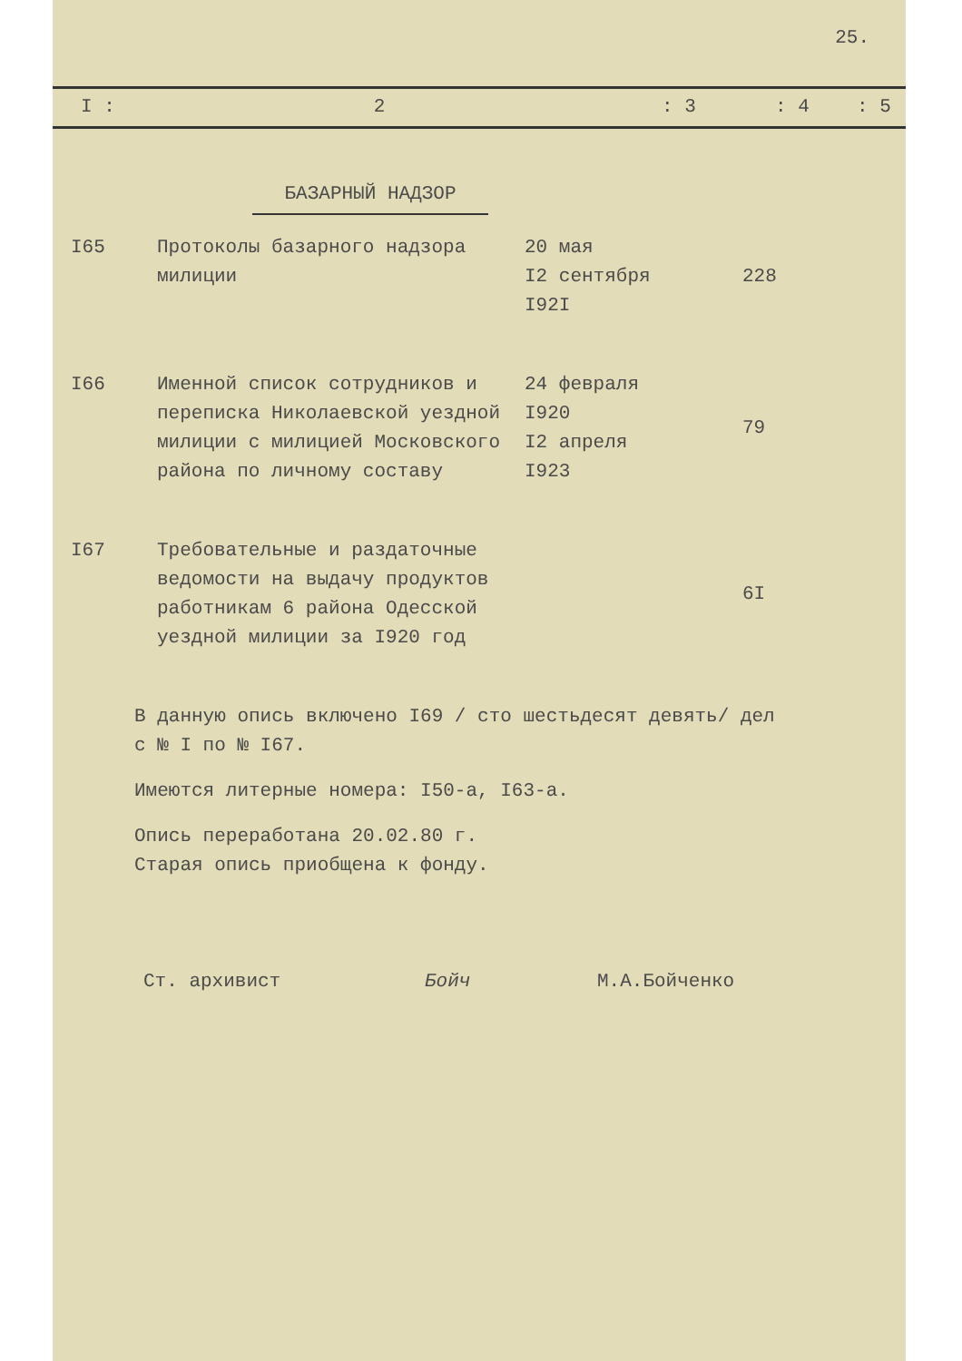25.
I : 2 : 3 : 4 : 5
БАЗАРНЫЙ НАДЗОР
| I65 | Протоколы базарного надзора милиции | 20 мая I2 сентября I92I | 228 |
| I66 | Именной список сотрудников и переписка Николаевской уездной милиции с милицией Московского района по личному составу | 24 февраля I920 I2 апреля I923 | 79 |
| I67 | Требовательные и раздаточные ведомости на выдачу продуктов работникам 6 района Одесской уездной милиции за I920 год | | 6I |
В данную опись включено I69 / сто шестьдесят девять/ дел
с № I по № I67.
Имеются литерные номера: I50-а, I63-а.
Опись переработана 20.02.80 г.
Старая опись приобщена к фонду.
Ст. архивист Бойч М.А.Бойченко